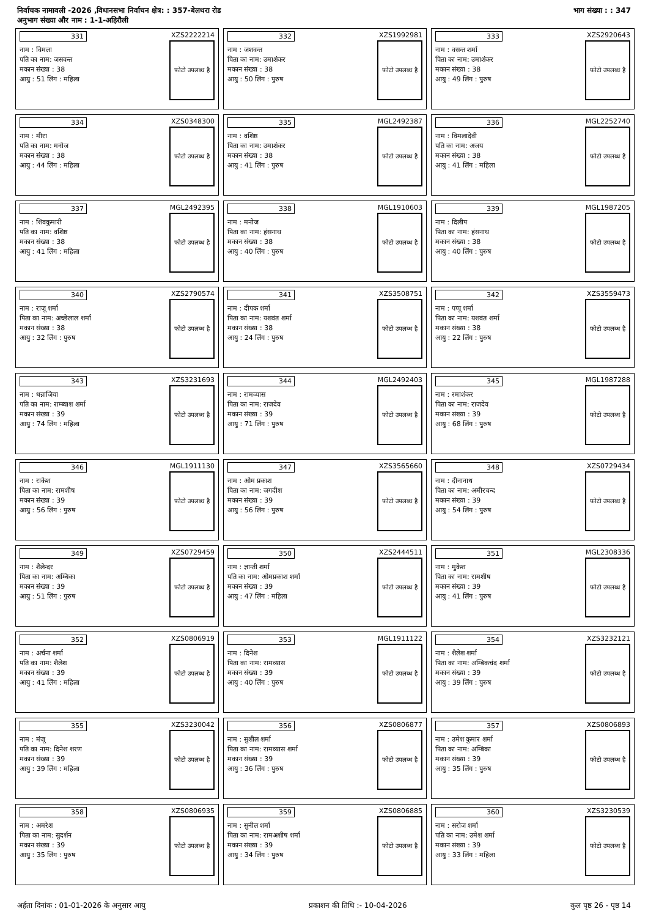निर्वाचक नामावली -2026 ,विधानसभा निर्वाचन क्षेत्र: : 357-बेलथरा रोड भाग संख्या : : 347
अनुभाग संख्या और नाम : 1-1-अहिरौली
331 XZS2222214
नाम : विमला
पति का नाम: जसवन्त
मकान संख्या : 38
आयु : 51 लिंग : महिला
फोटो उपलब्ध है
332 XZS1992981
नाम : जशवन्त
पिता का नाम: उमाशंकर
मकान संख्या : 38
आयु : 50 लिंग : पुरुष
फोटो उपलब्ध है
333 XZS2920643
नाम : वसन्त शर्मा
पिता का नाम: उमाशंकर
मकान संख्या : 38
आयु : 49 लिंग : पुरुष
फोटो उपलब्ध है
334 XZS0348300
नाम : मीरा
पति का नाम: मनोज
मकान संख्या : 38
आयु : 44 लिंग : महिला
फोटो उपलब्ध है
335 MGL2492387
नाम : वशिष्ठ
पिता का नाम: उमाशंकर
मकान संख्या : 38
आयु : 41 लिंग : पुरुष
फोटो उपलब्ध है
336 MGL2252740
नाम : विमलादेवी
पति का नाम: अजय
मकान संख्या : 38
आयु : 41 लिंग : महिला
फोटो उपलब्ध है
337 MGL2492395
नाम : शिवकुमारी
पति का नाम: वशिष्ठ
मकान संख्या : 38
आयु : 41 लिंग : महिला
फोटो उपलब्ध है
338 MGL1910603
नाम : मनोज
पिता का नाम: हंसनाथ
मकान संख्या : 38
आयु : 40 लिंग : पुरुष
फोटो उपलब्ध है
339 MGL1987205
नाम : दिलीप
पिता का नाम: हंसनाथ
मकान संख्या : 38
आयु : 40 लिंग : पुरुष
फोटो उपलब्ध है
340 XZS2790574
नाम : राजू शर्मा
पिता का नाम: अच्छेलाल शर्मा
मकान संख्या : 38
आयु : 32 लिंग : पुरुष
फोटो उपलब्ध है
341 XZS3508751
नाम : दीपक शर्मा
पिता का नाम: यशवंत शर्मा
मकान संख्या : 38
आयु : 24 लिंग : पुरुष
फोटो उपलब्ध है
342 XZS3559473
नाम : पप्पू शर्मा
पिता का नाम: यशवंत शर्मा
मकान संख्या : 38
आयु : 22 लिंग : पुरुष
फोटो उपलब्ध है
343 XZS3231693
नाम : धन्नाजिया
पति का नाम: राम्ब्याश शर्मा
मकान संख्या : 39
आयु : 74 लिंग : महिला
फोटो उपलब्ध है
344 MGL2492403
नाम : रामव्यास
पिता का नाम: राजदेव
मकान संख्या : 39
आयु : 71 लिंग : पुरुष
फोटो उपलब्ध है
345 MGL1987288
नाम : रमाशंकर
पिता का नाम: राजदेव
मकान संख्या : 39
आयु : 68 लिंग : पुरुष
फोटो उपलब्ध है
346 MGL1911130
नाम : राकेश
पिता का नाम: रामशीष
मकान संख्या : 39
आयु : 56 लिंग : पुरुष
फोटो उपलब्ध है
347 XZS3565660
नाम : ओम प्रकाश
पिता का नाम: जगदीश
मकान संख्या : 39
आयु : 56 लिंग : पुरुष
फोटो उपलब्ध है
348 XZS0729434
नाम : दीनानाथ
पिता का नाम: अमीरचन्द
मकान संख्या : 39
आयु : 54 लिंग : पुरुष
फोटो उपलब्ध है
349 XZS0729459
नाम : शैलेन्दर
पिता का नाम: अम्बिका
मकान संख्या : 39
आयु : 51 लिंग : पुरुष
फोटो उपलब्ध है
350 XZS2444511
नाम : ज्ञान्ती शर्मा
पति का नाम: ओमप्रकाश शर्मा
मकान संख्या : 39
आयु : 47 लिंग : महिला
फोटो उपलब्ध है
351 MGL2308336
नाम : मुकेश
पिता का नाम: रामशीष
मकान संख्या : 39
आयु : 41 लिंग : पुरुष
फोटो उपलब्ध है
352 XZS0806919
नाम : अर्चना शर्मा
पति का नाम: शैलेश
मकान संख्या : 39
आयु : 41 लिंग : महिला
फोटो उपलब्ध है
353 MGL1911122
नाम : दिनेश
पिता का नाम: रामव्यास
मकान संख्या : 39
आयु : 40 लिंग : पुरुष
फोटो उपलब्ध है
354 XZS3232121
नाम : शैलेश शर्मा
पिता का नाम: अम्बिकचंद शर्मा
मकान संख्या : 39
आयु : 39 लिंग : पुरुष
फोटो उपलब्ध है
355 XZS3230042
नाम : मंजू
पति का नाम: दिनेश शरण
मकान संख्या : 39
आयु : 39 लिंग : महिला
फोटो उपलब्ध है
356 XZS0806877
नाम : सुशील शर्मा
पिता का नाम: रामव्यास शर्मा
मकान संख्या : 39
आयु : 36 लिंग : पुरुष
फोटो उपलब्ध है
357 XZS0806893
नाम : उमेश कुमार शर्मा
पिता का नाम: अम्बिका
मकान संख्या : 39
आयु : 35 लिंग : पुरुष
फोटो उपलब्ध है
358 XZS0806935
नाम : अमरेश
पिता का नाम: सुदर्शन
मकान संख्या : 39
आयु : 35 लिंग : पुरुष
फोटो उपलब्ध है
359 XZS0806885
नाम : सुनील शर्मा
पिता का नाम: रामअशीष शर्मा
मकान संख्या : 39
आयु : 34 लिंग : पुरुष
फोटो उपलब्ध है
360 XZS3230539
नाम : सरोज शर्मा
पति का नाम: उमेश शर्मा
मकान संख्या : 39
आयु : 33 लिंग : महिला
फोटो उपलब्ध है
अर्हता दिनांक : 01-01-2026 के अनुसार आयु प्रकाशन की तिथि :- 10-04-2026 कुल पृष्ठ 26 - पृष्ठ 14